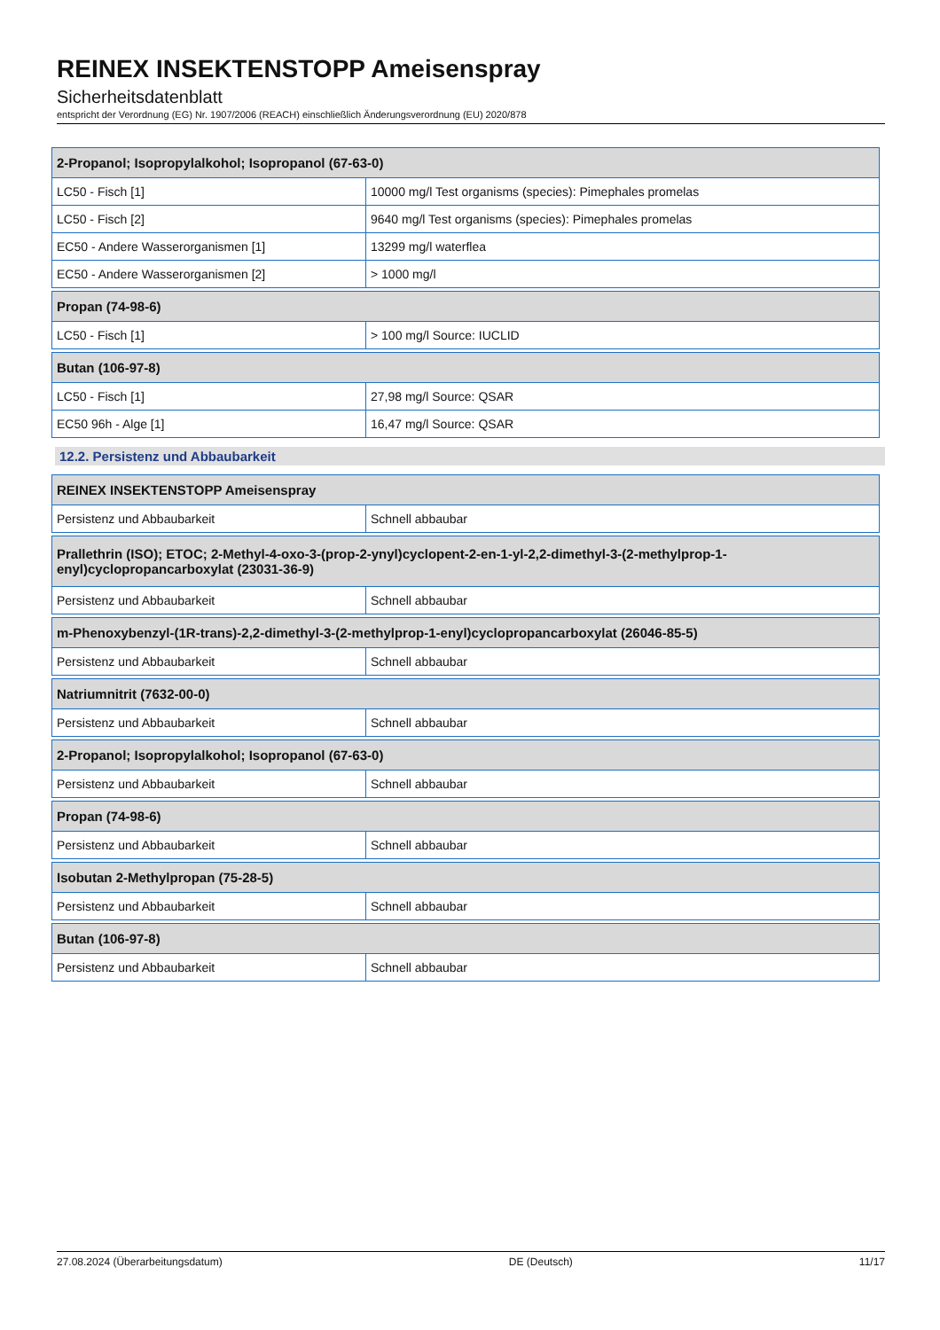REINEX INSEKTENSTOPP Ameisenspray
Sicherheitsdatenblatt
entspricht der Verordnung (EG) Nr. 1907/2006 (REACH) einschließlich Änderungsverordnung (EU) 2020/878
| 2-Propanol; Isopropylalkohol; Isopropanol (67-63-0) | |
| LC50 - Fisch [1] | 10000 mg/l Test organisms (species): Pimephales promelas |
| LC50 - Fisch [2] | 9640 mg/l Test organisms (species): Pimephales promelas |
| EC50 - Andere Wasserorganismen [1] | 13299 mg/l waterflea |
| EC50 - Andere Wasserorganismen [2] | > 1000 mg/l |
| Propan (74-98-6) | |
| LC50 - Fisch [1] | > 100 mg/l Source: IUCLID |
| Butan (106-97-8) | |
| LC50 - Fisch [1] | 27,98 mg/l Source: QSAR |
| EC50 96h - Alge [1] | 16,47 mg/l Source: QSAR |
12.2. Persistenz und Abbaubarkeit
| REINEX INSEKTENSTOPP Ameisenspray | |
| Persistenz und Abbaubarkeit | Schnell abbaubar |
| Prallethrin (ISO); ETOC; 2-Methyl-4-oxo-3-(prop-2-ynyl)cyclopent-2-en-1-yl-2,2-dimethyl-3-(2-methylprop-1- enyl)cyclopropancarboxylat (23031-36-9) | |
| Persistenz und Abbaubarkeit | Schnell abbaubar |
| m-Phenoxybenzyl-(1R-trans)-2,2-dimethyl-3-(2-methylprop-1-enyl)cyclopropancarboxylat (26046-85-5) | |
| Persistenz und Abbaubarkeit | Schnell abbaubar |
| Natriumnitrit (7632-00-0) | |
| Persistenz und Abbaubarkeit | Schnell abbaubar |
| 2-Propanol; Isopropylalkohol; Isopropanol (67-63-0) | |
| Persistenz und Abbaubarkeit | Schnell abbaubar |
| Propan (74-98-6) | |
| Persistenz und Abbaubarkeit | Schnell abbaubar |
| Isobutan 2-Methylpropan (75-28-5) | |
| Persistenz und Abbaubarkeit | Schnell abbaubar |
| Butan (106-97-8) | |
| Persistenz und Abbaubarkeit | Schnell abbaubar |
27.08.2024 (Überarbeitungsdatum) DE (Deutsch) 11/17